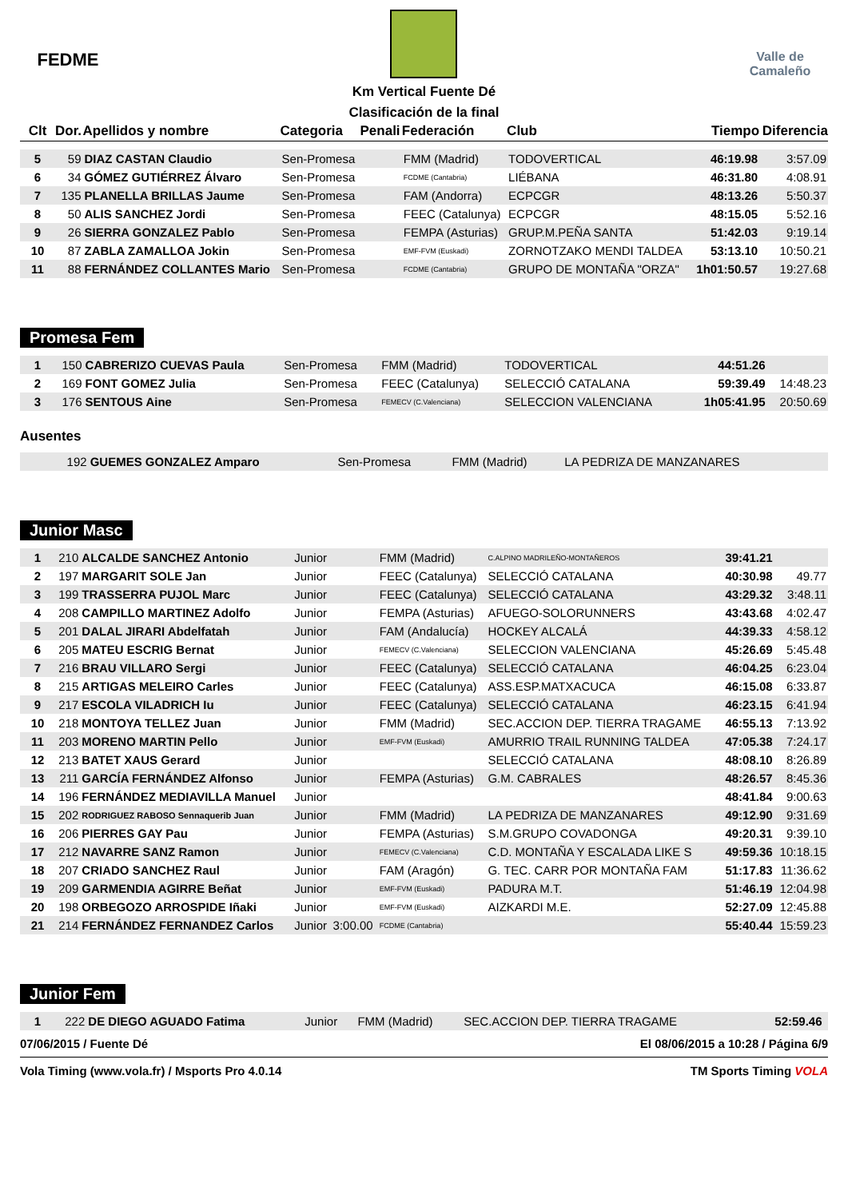FEDME
Km Vertical Fuente Dé
Clasificación de la final
Valle de Camaleño
| Clt | Dor. | Apellidos y nombre | Categoria | Penali | Federación | Club | Tiempo | Diferencia |
| --- | --- | --- | --- | --- | --- | --- | --- | --- |
| 5 | 59 | DIAZ CASTAN Claudio | Sen-Promesa | | FMM (Madrid) | TODOVERTICAL | 46:19.98 | 3:57.09 |
| 6 | 34 | GÓMEZ GUTIÉRREZ Álvaro | Sen-Promesa | | FCDME (Cantabria) | LIÉBANA | 46:31.80 | 4:08.91 |
| 7 | 135 | PLANELLA BRILLAS Jaume | Sen-Promesa | | FAM (Andorra) | ECPCGR | 48:13.26 | 5:50.37 |
| 8 | 50 | ALIS SANCHEZ Jordi | Sen-Promesa | | FEEC (Catalunya) | ECPCGR | 48:15.05 | 5:52.16 |
| 9 | 26 | SIERRA GONZALEZ Pablo | Sen-Promesa | | FEMPA (Asturias) | GRUP.M.PEÑA SANTA | 51:42.03 | 9:19.14 |
| 10 | 87 | ZABLA ZAMALLOA Jokin | Sen-Promesa | | EMF-FVM (Euskadi) | ZORNOTZAKO MENDI TALDEA | 53:13.10 | 10:50.21 |
| 11 | 88 | FERNÁNDEZ COLLANTES Mario | Sen-Promesa | | FCDME (Cantabria) | GRUPO DE MONTAÑA "ORZA" | 1h01:50.57 | 19:27.68 |
Promesa Fem
| 1 | 150 | CABRERIZO CUEVAS Paula | Sen-Promesa | | FMM (Madrid) | TODOVERTICAL | 44:51.26 | |
| 2 | 169 | FONT GOMEZ Julia | Sen-Promesa | | FEEC (Catalunya) | SELECCIÓ CATALANA | 59:39.49 | 14:48.23 |
| 3 | 176 | SENTOUS Aine | Sen-Promesa | | FEMECV (C.Valenciana) | SELECCION VALENCIANA | 1h05:41.95 | 20:50.69 |
Ausentes
| | 192 | GUEMES GONZALEZ Amparo | Sen-Promesa | | FMM (Madrid) | LA PEDRIZA DE MANZANARES | | |
Junior Masc
| 1 | 210 | ALCALDE SANCHEZ Antonio | Junior | | FMM (Madrid) | C.ALPINO MADRILEÑO-MONTAÑEROS | 39:41.21 | |
| 2 | 197 | MARGARIT SOLE Jan | Junior | | FEEC (Catalunya) | SELECCIÓ CATALANA | 40:30.98 | 49.77 |
| 3 | 199 | TRASSERRA PUJOL Marc | Junior | | FEEC (Catalunya) | SELECCIÓ CATALANA | 43:29.32 | 3:48.11 |
| 4 | 208 | CAMPILLO MARTINEZ Adolfo | Junior | | FEMPA (Asturias) | AFUEGO-SOLORUNNERS | 43:43.68 | 4:02.47 |
| 5 | 201 | DALAL JIRARI Abdelfatah | Junior | | FAM (Andalucía) | HOCKEY ALCALÁ | 44:39.33 | 4:58.12 |
| 6 | 205 | MATEU ESCRIG Bernat | Junior | | FEMECV (C.Valenciana) | SELECCION VALENCIANA | 45:26.69 | 5:45.48 |
| 7 | 216 | BRAU VILLARO Sergi | Junior | | FEEC (Catalunya) | SELECCIÓ CATALANA | 46:04.25 | 6:23.04 |
| 8 | 215 | ARTIGAS MELEIRO Carles | Junior | | FEEC (Catalunya) | ASS.ESP.MATXACUCA | 46:15.08 | 6:33.87 |
| 9 | 217 | ESCOLA VILADRICH Iu | Junior | | FEEC (Catalunya) | SELECCIÓ CATALANA | 46:23.15 | 6:41.94 |
| 10 | 218 | MONTOYA TELLEZ Juan | Junior | | FMM (Madrid) | SEC.ACCION DEP. TIERRA TRAGAME | 46:55.13 | 7:13.92 |
| 11 | 203 | MORENO MARTIN Pello | Junior | | EMF-FVM (Euskadi) | AMURRIO TRAIL RUNNING TALDEA | 47:05.38 | 7:24.17 |
| 12 | 213 | BATET XAUS Gerard | Junior | | | SELECCIÓ CATALANA | 48:08.10 | 8:26.89 |
| 13 | 211 | GARCÍA FERNÁNDEZ Alfonso | Junior | | FEMPA (Asturias) | G.M. CABRALES | 48:26.57 | 8:45.36 |
| 14 | 196 | FERNÁNDEZ MEDIAVILLA Manuel | Junior | | | | 48:41.84 | 9:00.63 |
| 15 | 202 | RODRIGUEZ RABOSO Sennaquerib Juan | Junior | | FMM (Madrid) | LA PEDRIZA DE MANZANARES | 49:12.90 | 9:31.69 |
| 16 | 206 | PIERRES GAY Pau | Junior | | FEMPA (Asturias) | S.M.GRUPO COVADONGA | 49:20.31 | 9:39.10 |
| 17 | 212 | NAVARRE SANZ Ramon | Junior | | FEMECV (C.Valenciana) | C.D. MONTAÑA Y ESCALADA LIKE S | 49:59.36 | 10:18.15 |
| 18 | 207 | CRIADO SANCHEZ Raul | Junior | | FAM (Aragón) | G. TEC. CARR POR MONTAÑA FAM | 51:17.83 | 11:36.62 |
| 19 | 209 | GARMENDIA AGIRRE Beñat | Junior | | EMF-FVM (Euskadi) | PADURA M.T. | 51:46.19 | 12:04.98 |
| 20 | 198 | ORBEGOZO ARROSPIDE Iñaki | Junior | | EMF-FVM (Euskadi) | AIZKARDI M.E. | 52:27.09 | 12:45.88 |
| 21 | 214 | FERNÁNDEZ FERNANDEZ Carlos | Junior | 3:00.00 | FCDME (Cantabria) | | 55:40.44 | 15:59.23 |
Junior Fem
| 1 | 222 | DE DIEGO AGUADO Fatima | Junior | | FMM (Madrid) | SEC.ACCION DEP. TIERRA TRAGAME | 52:59.46 | |
07/06/2015 / Fuente Dé El 08/06/2015 a 10:28 / Página 6/9
Vola Timing (www.vola.fr) / Msports Pro 4.0.14 TM Sports Timing VOLA